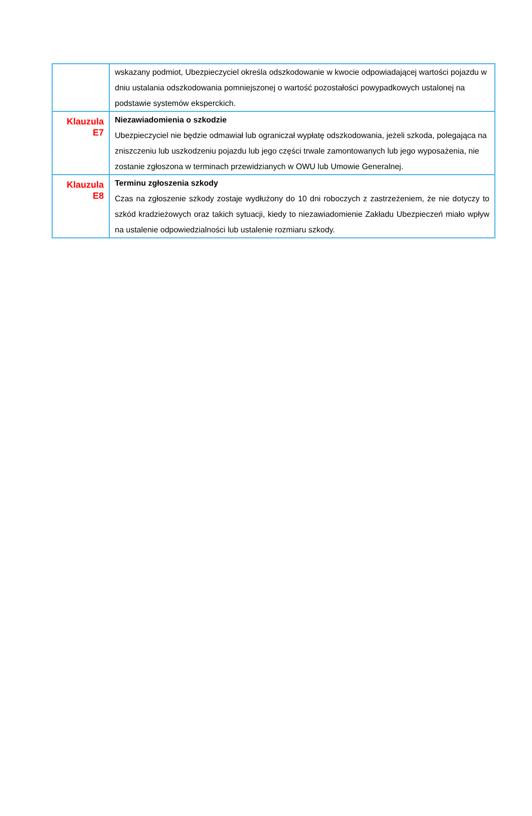| | wskazany podmiot, Ubezpieczyciel określa odszkodowanie w kwocie odpowiadającej wartości pojazdu w dniu ustalania odszkodowania pomniejszonej o wartość pozostałości powypadkowych ustalonej na podstawie systemów eksperckich. |
| Klauzula E7 | Niezawiadomienia o szkodzie Ubezpieczyciel nie będzie odmawiał lub ograniczał wypłatę odszkodowania, jeżeli szkoda, polegająca na zniszczeniu lub uszkodzeniu pojazdu lub jego części trwale zamontowanych lub jego wyposażenia, nie zostanie zgłoszona w terminach przewidzianych w OWU lub Umowie Generalnej. |
| Klauzula E8 | Terminu zgłoszenia szkody Czas na zgłoszenie szkody zostaje wydłużony do 10 dni roboczych z zastrzeżeniem, że nie dotyczy to szkód kradzieżowych oraz takich sytuacji, kiedy to niezawiadomienie Zakładu Ubezpieczeń miało wpływ na ustalenie odpowiedzialności lub ustalenie rozmiaru szkody. |